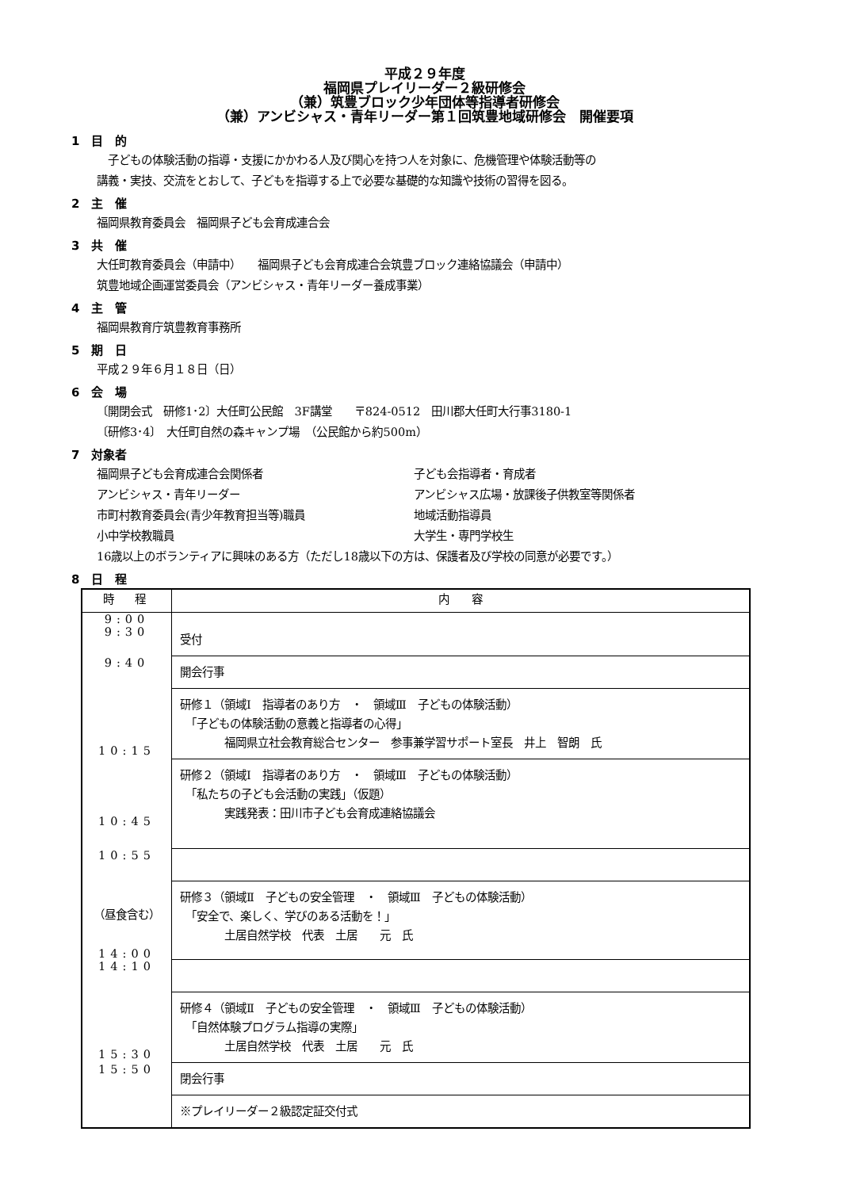平成２９年度
福岡県プレイリーダー２級研修会
（兼）筑豊ブロック少年団体等指導者研修会
（兼）アンビシャス・青年リーダー第１回筑豊地域研修会　開催要項
1　目　的
　子どもの体験活動の指導・支援にかかわる人及び関心を持つ人を対象に、危機管理や体験活動等の
講義・実技、交流をとおして、子どもを指導する上で必要な基礎的な知識や技術の習得を図る。
2　主　催
福岡県教育委員会　福岡県子ども会育成連合会
3　共　催
大任町教育委員会（申請中）　　福岡県子ども会育成連合会筑豊ブロック連絡協議会（申請中）
筑豊地域企画運営委員会（アンビシャス・青年リーダー養成事業）
4　主　管
福岡県教育庁筑豊教育事務所
5　期　日
平成２９年６月１８日（日）
6　会　場
〔開閉会式　研修1･2〕大任町公民館　3F講堂　　〒824-0512　田川郡大任町大行事3180-1
〔研修3･4〕　大任町自然の森キャンプ場　（公民館から約500m）
7　対象者
福岡県子ども会育成連合会関係者 子ども会指導者・育成者 アンビシャス・青年リーダー アンビシャス広場・放課後子供教室等関係者 市町村教育委員会(青少年教育担当等)職員 地域活動指導員 小中学校教職員 大学生・専門学校生
16歳以上のボランティアに興味のある方（ただし18歳以下の方は、保護者及び学校の同意が必要です。）
8　日　程
| 時 程 | 内 容 |
| --- | --- |
| 9:00 9:30 | 受付 |
| 9:40 | 開会行事 |
| 10:15 | 研修１（領域Ⅰ 指導者のあり方 ・ 領域Ⅲ 子どもの体験活動） 「子どもの体験活動の意義と指導者の心得」 福岡県立社会教育総合センター 参事兼学習サポート室長 井上 智朗 氏 |
| 10:45 | 研修２（領域Ⅰ 指導者のあり方 ・ 領域Ⅲ 子どもの体験活動） 「私たちの子ども会活動の実践」（仮題） 実践発表：田川市子ども会育成連絡協議会 |
| 10:55 | |
| （昼食含む） 14:00 | 研修３（領域Ⅱ 子どもの安全管理 ・ 領域Ⅲ 子どもの体験活動） 「安全で、楽しく、学びのある活動を！」 土居自然学校 代表 土居 元 氏 |
| 14:10 | |
| 15:30 | 研修４（領域Ⅱ 子どもの安全管理 ・ 領域Ⅲ 子どもの体験活動） 「自然体験プログラム指導の実際」 土居自然学校 代表 土居 元 氏 |
| 15:50 | 閉会行事 |
| | ※プレイリーダー２級認定証交付式 |